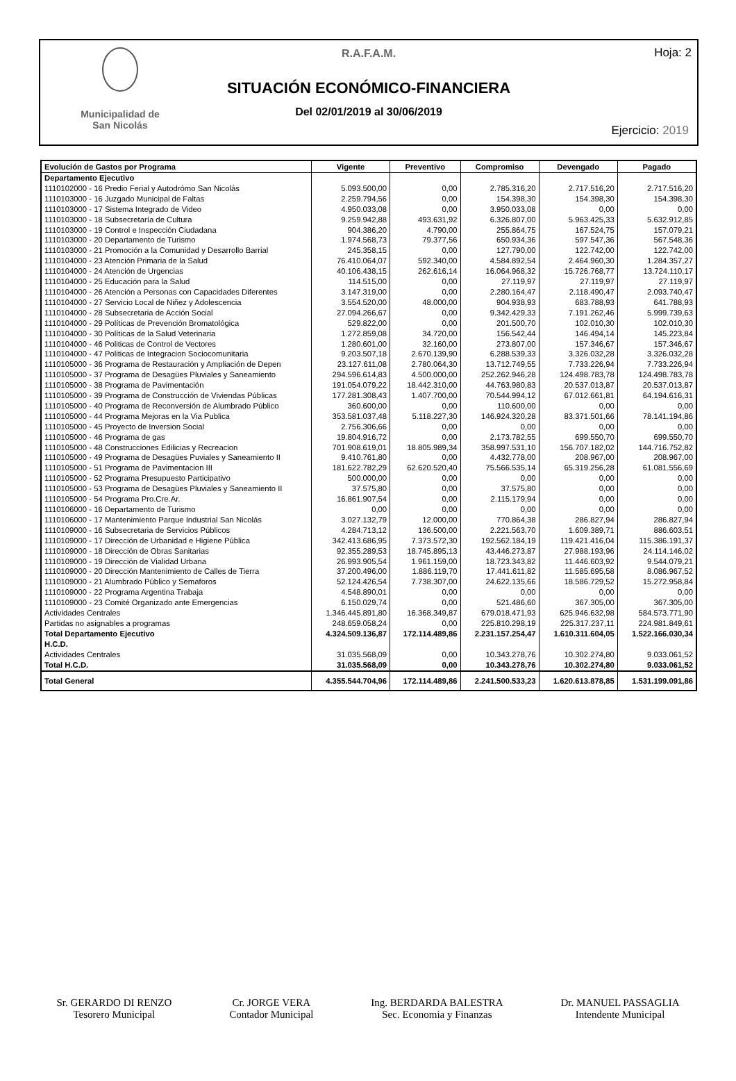Municipalidad de
San Nicolás
Hoja: 2
R.A.F.A.M.
SITUACIÓN ECONÓMICO-FINANCIERA
Del 02/01/2019 al 30/06/2019
Ejercicio: 2019
| Evolución de Gastos por Programa | Vigente | Preventivo | Compromiso | Devengado | Pagado |
| --- | --- | --- | --- | --- | --- |
| Departamento Ejecutivo | | | | | |
| 1110102000 - 16 Predio Ferial y Autodrómo San Nicolás | 5.093.500,00 | 0,00 | 2.785.316,20 | 2.717.516,20 | 2.717.516,20 |
| 1110103000 - 16 Juzgado Municipal de Faltas | 2.259.794,56 | 0,00 | 154.398,30 | 154.398,30 | 154.398,30 |
| 1110103000 - 17 Sistema Integrado de Video | 4.950.033,08 | 0,00 | 3.950.033,08 | 0,00 | 0,00 |
| 1110103000 - 18 Subsecretaría de Cultura | 9.259.942,88 | 493.631,92 | 6.326.807,00 | 5.963.425,33 | 5.632.912,85 |
| 1110103000 - 19 Control e Inspección Ciudadana | 904.386,20 | 4.790,00 | 255.864,75 | 167.524,75 | 157.079,21 |
| 1110103000 - 20 Departamento de Turismo | 1.974.568,73 | 79.377,56 | 650.934,36 | 597.547,36 | 567.548,36 |
| 1110103000 - 21 Promoción a la Comunidad y Desarrollo Barrial | 245.358,15 | 0,00 | 127.790,00 | 122.742,00 | 122.742,00 |
| 1110104000 - 23 Atención Primaria de la Salud | 76.410.064,07 | 592.340,00 | 4.584.892,54 | 2.464.960,30 | 1.284.357,27 |
| 1110104000 - 24 Atención de Urgencias | 40.106.438,15 | 262.616,14 | 16.064.968,32 | 15.726.768,77 | 13.724.110,17 |
| 1110104000 - 25 Educación para la Salud | 114.515,00 | 0,00 | 27.119,97 | 27.119,97 | 27.119,97 |
| 1110104000 - 26 Atención a Personas con Capacidades Diferentes | 3.147.319,00 | 0,00 | 2.280.164,47 | 2.118.490,47 | 2.093.740,47 |
| 1110104000 - 27 Servicio Local de Niñez y Adolescencia | 3.554.520,00 | 48.000,00 | 904.938,93 | 683.788,93 | 641.788,93 |
| 1110104000 - 28 Subsecretaria de Acción Social | 27.094.266,67 | 0,00 | 9.342.429,33 | 7.191.262,46 | 5.999.739,63 |
| 1110104000 - 29 Políticas de Prevención Bromatológica | 529.822,00 | 0,00 | 201.500,70 | 102.010,30 | 102.010,30 |
| 1110104000 - 30 Políticas de la Salud Veterinaria | 1.272.859,08 | 34.720,00 | 156.542,44 | 146.494,14 | 145.223,84 |
| 1110104000 - 46 Politicas de Control de Vectores | 1.280.601,00 | 32.160,00 | 273.807,00 | 157.346,67 | 157.346,67 |
| 1110104000 - 47 Politicas de Integracion Sociocomunitaria | 9.203.507,18 | 2.670.139,90 | 6.288.539,33 | 3.326.032,28 | 3.326.032,28 |
| 1110105000 - 36 Programa de Restauración y Ampliación de Depen | 23.127.611,08 | 2.780.064,30 | 13.712.749,55 | 7.733.226,94 | 7.733.226,94 |
| 1110105000 - 37 Programa de Desagües Pluviales y Saneamiento | 294.596.614,83 | 4.500.000,00 | 252.262.946,28 | 124.498.783,78 | 124.498.783,78 |
| 1110105000 - 38 Programa de Pavimentación | 191.054.079,22 | 18.442.310,00 | 44.763.980,83 | 20.537.013,87 | 20.537.013,87 |
| 1110105000 - 39 Programa de Construcción de Viviendas Públicas | 177.281.308,43 | 1.407.700,00 | 70.544.994,12 | 67.012.661,81 | 64.194.616,31 |
| 1110105000 - 40 Programa de Reconversión de Alumbrado Público | 360.600,00 | 0,00 | 110.600,00 | 0,00 | 0,00 |
| 1110105000 - 44 Programa Mejoras en la Via Publica | 353.581.037,48 | 5.118.227,30 | 146.924.320,28 | 83.371.501,66 | 78.141.194,86 |
| 1110105000 - 45 Proyecto de Inversion Social | 2.756.306,66 | 0,00 | 0,00 | 0,00 | 0,00 |
| 1110105000 - 46 Programa de gas | 19.804.916,72 | 0,00 | 2.173.782,55 | 699.550,70 | 699.550,70 |
| 1110105000 - 48 Construcciones Edilicias y Recreacion | 701.908.619,01 | 18.805.989,34 | 358.997.531,10 | 156.707.182,02 | 144.716.752,82 |
| 1110105000 - 49 Programa de Desagües Puviales y Saneamiento II | 9.410.761,80 | 0,00 | 4.432.778,00 | 208.967,00 | 208.967,00 |
| 1110105000 - 51 Programa de Pavimentacion III | 181.622.782,29 | 62.620.520,40 | 75.566.535,14 | 65.319.256,28 | 61.081.556,69 |
| 1110105000 - 52 Programa Presupuesto Participativo | 500.000,00 | 0,00 | 0,00 | 0,00 | 0,00 |
| 1110105000 - 53 Programa de Desagües Pluviales y Saneamiento II | 37.575,80 | 0,00 | 37.575,80 | 0,00 | 0,00 |
| 1110105000 - 54 Programa Pro.Cre.Ar. | 16.861.907,54 | 0,00 | 2.115.179,94 | 0,00 | 0,00 |
| 1110106000 - 16 Departamento de Turismo | 0,00 | 0,00 | 0,00 | 0,00 | 0,00 |
| 1110106000 - 17 Mantenimiento Parque Industrial San Nicolás | 3.027.132,79 | 12.000,00 | 770.864,38 | 286.827,94 | 286.827,94 |
| 1110109000 - 16 Subsecretaria de Servicios Públicos | 4.284.713,12 | 136.500,00 | 2.221.563,70 | 1.609.389,71 | 886.603,51 |
| 1110109000 - 17 Dirección de Urbanidad e Higiene Pública | 342.413.686,95 | 7.373.572,30 | 192.562.184,19 | 119.421.416,04 | 115.386.191,37 |
| 1110109000 - 18 Dirección de Obras Sanitarias | 92.355.289,53 | 18.745.895,13 | 43.446.273,87 | 27.988.193,96 | 24.114.146,02 |
| 1110109000 - 19 Dirección de Vialidad Urbana | 26.993.905,54 | 1.961.159,00 | 18.723.343,82 | 11.446.603,92 | 9.544.079,21 |
| 1110109000 - 20 Dirección Mantenimiento de Calles de Tierra | 37.200.496,00 | 1.886.119,70 | 17.441.611,82 | 11.585.695,58 | 8.086.967,52 |
| 1110109000 - 21 Alumbrado Público y Semaforos | 52.124.426,54 | 7.738.307,00 | 24.622.135,66 | 18.586.729,52 | 15.272.958,84 |
| 1110109000 - 22 Programa Argentina Trabaja | 4.548.890,01 | 0,00 | 0,00 | 0,00 | 0,00 |
| 1110109000 - 23 Comité Organizado ante Emergencias | 6.150.029,74 | 0,00 | 521.486,60 | 367.305,00 | 367.305,00 |
| Actividades Centrales | 1.346.445.891,80 | 16.368.349,87 | 679.018.471,93 | 625.946.632,98 | 584.573.771,90 |
| Partidas no asignables a programas | 248.659.058,24 | 0,00 | 225.810.298,19 | 225.317.237,11 | 224.981.849,61 |
| Total Departamento Ejecutivo | 4.324.509.136,87 | 172.114.489,86 | 2.231.157.254,47 | 1.610.311.604,05 | 1.522.166.030,34 |
| H.C.D. | | | | | |
| Actividades Centrales | 31.035.568,09 | 0,00 | 10.343.278,76 | 10.302.274,80 | 9.033.061,52 |
| Total H.C.D. | 31.035.568,09 | 0,00 | 10.343.278,76 | 10.302.274,80 | 9.033.061,52 |
| Total General | 4.355.544.704,96 | 172.114.489,86 | 2.241.500.533,23 | 1.620.613.878,85 | 1.531.199.091,86 |
Sr. GERARDO DI RENZO
Tesorero Municipal
Cr. JORGE VERA
Contador Municipal
Ing. BERDARDA BALESTRA
Sec. Economia y Finanzas
Dr. MANUEL PASSAGLIA
Intendente Municipal